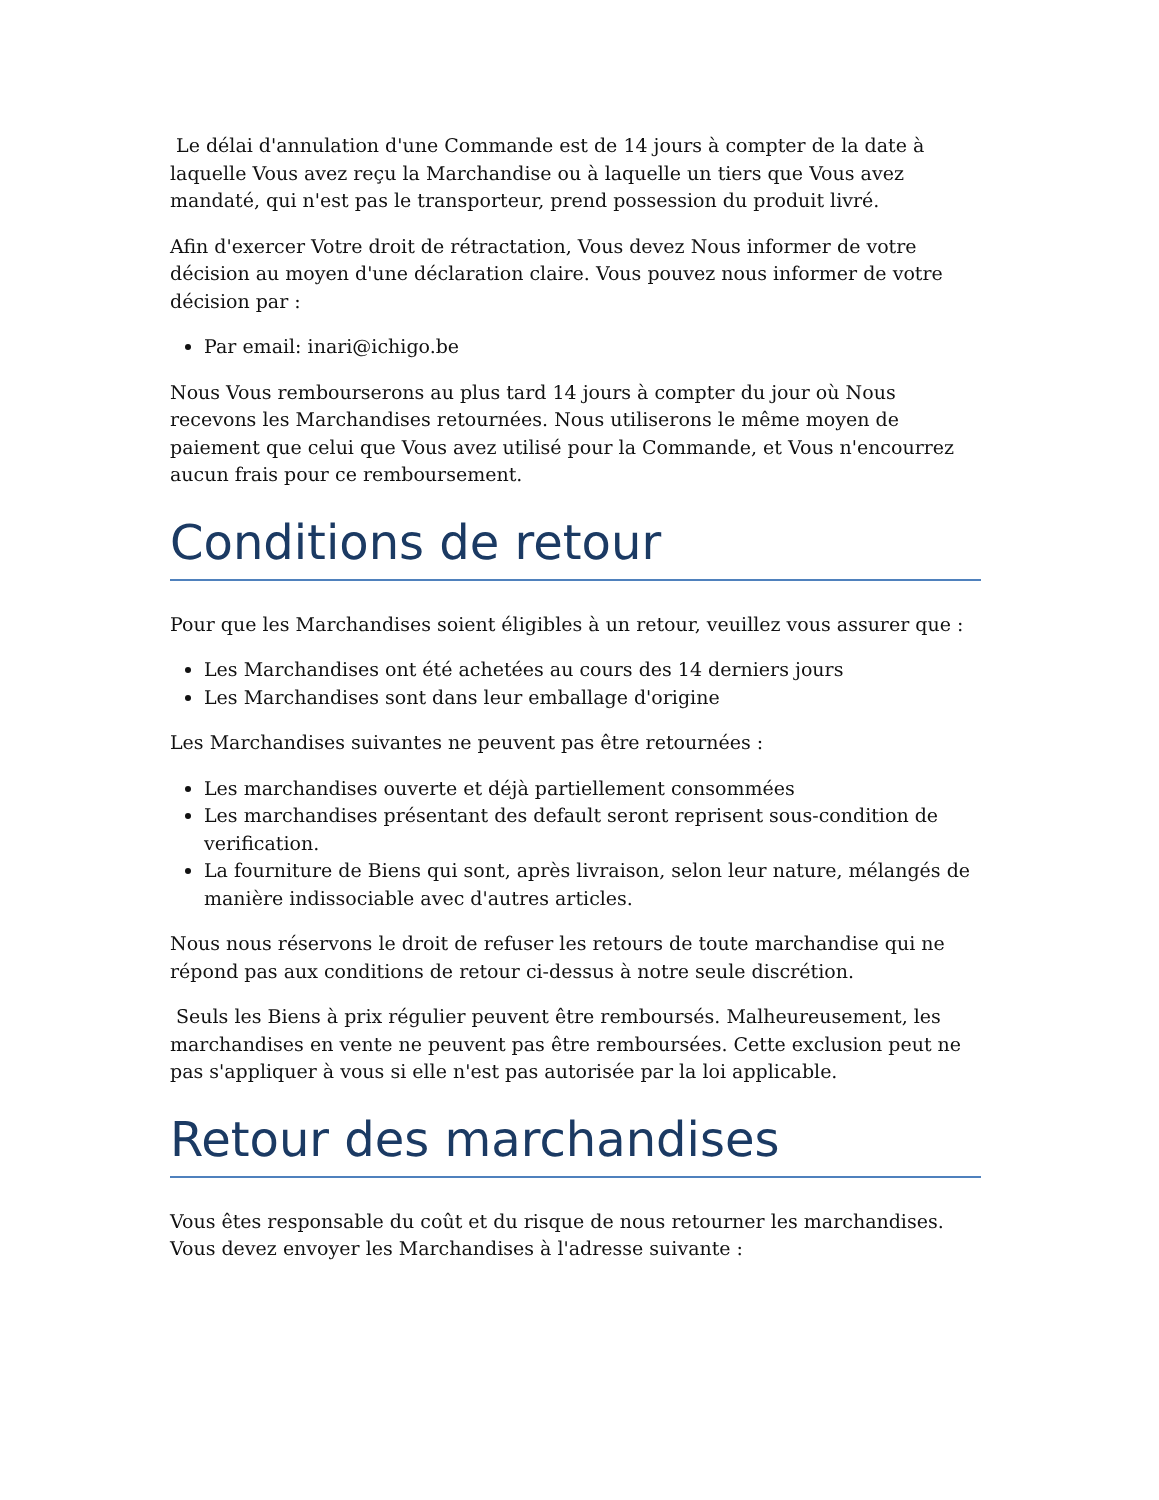Le délai d'annulation d'une Commande est de 14 jours à compter de la date à laquelle Vous avez reçu la Marchandise ou à laquelle un tiers que Vous avez mandaté, qui n'est pas le transporteur, prend possession du produit livré.
Afin d'exercer Votre droit de rétractation, Vous devez Nous informer de votre décision au moyen d'une déclaration claire. Vous pouvez nous informer de votre décision par :
Par email: inari@ichigo.be
Nous Vous rembourserons au plus tard 14 jours à compter du jour où Nous recevons les Marchandises retournées. Nous utiliserons le même moyen de paiement que celui que Vous avez utilisé pour la Commande, et Vous n'encourrez aucun frais pour ce remboursement.
Conditions de retour
Pour que les Marchandises soient éligibles à un retour, veuillez vous assurer que :
Les Marchandises ont été achetées au cours des 14 derniers jours
Les Marchandises sont dans leur emballage d'origine
Les Marchandises suivantes ne peuvent pas être retournées :
Les marchandises ouverte et déjà partiellement consommées
Les marchandises présentant des default seront reprisent sous-condition de verification.
La fourniture de Biens qui sont, après livraison, selon leur nature, mélangés de manière indissociable avec d'autres articles.
Nous nous réservons le droit de refuser les retours de toute marchandise qui ne répond pas aux conditions de retour ci-dessus à notre seule discrétion.
Seuls les Biens à prix régulier peuvent être remboursés. Malheureusement, les marchandises en vente ne peuvent pas être remboursées. Cette exclusion peut ne pas s'appliquer à vous si elle n'est pas autorisée par la loi applicable.
Retour des marchandises
Vous êtes responsable du coût et du risque de nous retourner les marchandises. Vous devez envoyer les Marchandises à l'adresse suivante :